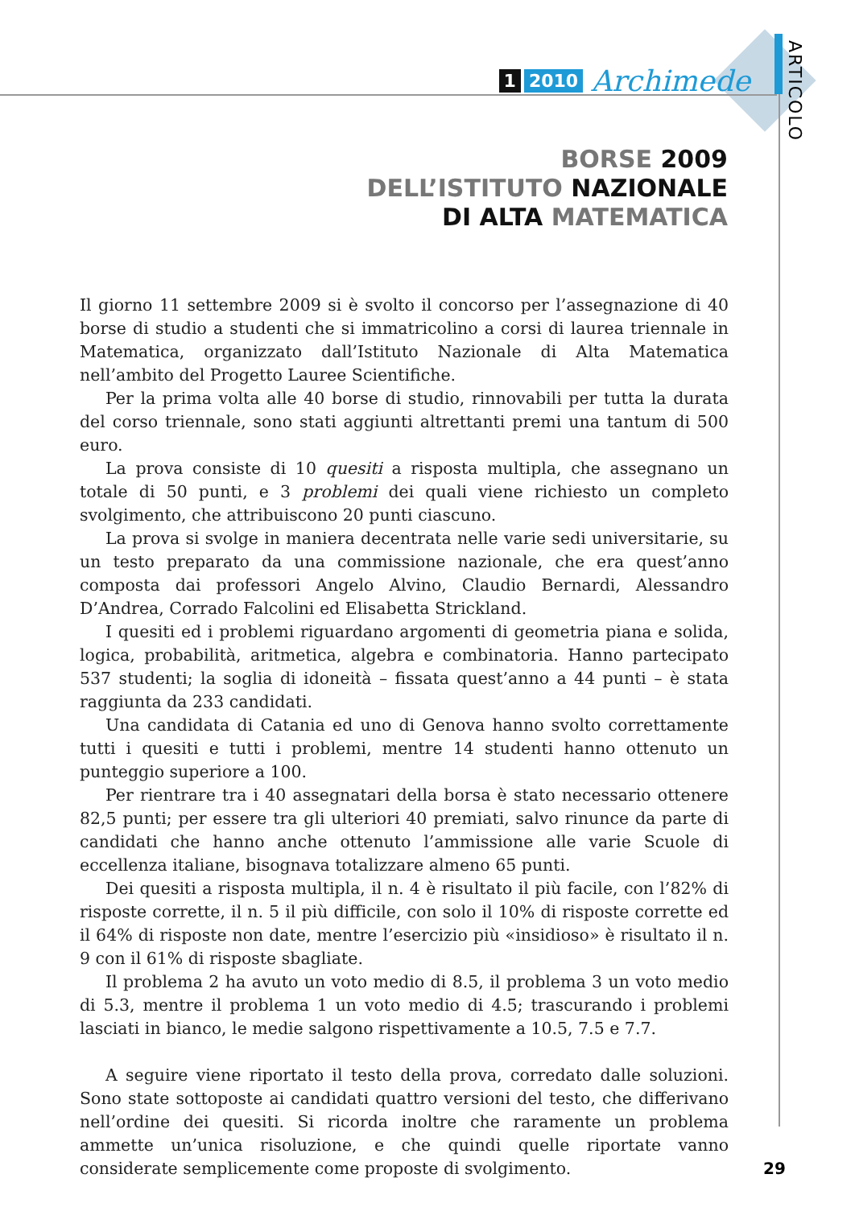1 2010 Archimede
ARTICOLO
BORSE 2009
DELL’ISTITUTO NAZIONALE
DI ALTA MATEMATICA
Il giorno 11 settembre 2009 si è svolto il concorso per l’assegnazione di 40 borse di studio a studenti che si immatricolino a corsi di laurea triennale in Matematica, organizzato dall’Istituto Nazionale di Alta Matematica nell’ambito del Progetto Lauree Scientifiche.
Per la prima volta alle 40 borse di studio, rinnovabili per tutta la durata del corso triennale, sono stati aggiunti altrettanti premi una tantum di 500 euro.
La prova consiste di 10 quesiti a risposta multipla, che assegnano un totale di 50 punti, e 3 problemi dei quali viene richiesto un completo svolgimento, che attribuiscono 20 punti ciascuno.
La prova si svolge in maniera decentrata nelle varie sedi universitarie, su un testo preparato da una commissione nazionale, che era quest’anno composta dai professori Angelo Alvino, Claudio Bernardi, Alessandro D’Andrea, Corrado Falcolini ed Elisabetta Strickland.
I quesiti ed i problemi riguardano argomenti di geometria piana e solida, logica, probabilità, aritmetica, algebra e combinatoria. Hanno partecipato 537 studenti; la soglia di idoneità – fissata quest’anno a 44 punti – è stata raggiunta da 233 candidati.
Una candidata di Catania ed uno di Genova hanno svolto correttamente tutti i quesiti e tutti i problemi, mentre 14 studenti hanno ottenuto un punteggio superiore a 100.
Per rientrare tra i 40 assegnatari della borsa è stato necessario ottenere 82,5 punti; per essere tra gli ulteriori 40 premiati, salvo rinunce da parte di candidati che hanno anche ottenuto l’ammissione alle varie Scuole di eccellenza italiane, bisognava totalizzare almeno 65 punti.
Dei quesiti a risposta multipla, il n. 4 è risultato il più facile, con l’82% di risposte corrette, il n. 5 il più difficile, con solo il 10% di risposte corrette ed il 64% di risposte non date, mentre l’esercizio più «insidioso» è risultato il n. 9 con il 61% di risposte sbagliate.
Il problema 2 ha avuto un voto medio di 8.5, il problema 3 un voto medio di 5.3, mentre il problema 1 un voto medio di 4.5; trascurando i problemi lasciati in bianco, le medie salgono rispettivamente a 10.5, 7.5 e 7.7.
A seguire viene riportato il testo della prova, corredato dalle soluzioni. Sono state sottoposte ai candidati quattro versioni del testo, che differivano nell’ordine dei quesiti. Si ricorda inoltre che raramente un problema ammette un’unica risoluzione, e che quindi quelle riportate vanno considerate semplicemente come proposte di svolgimento.
29